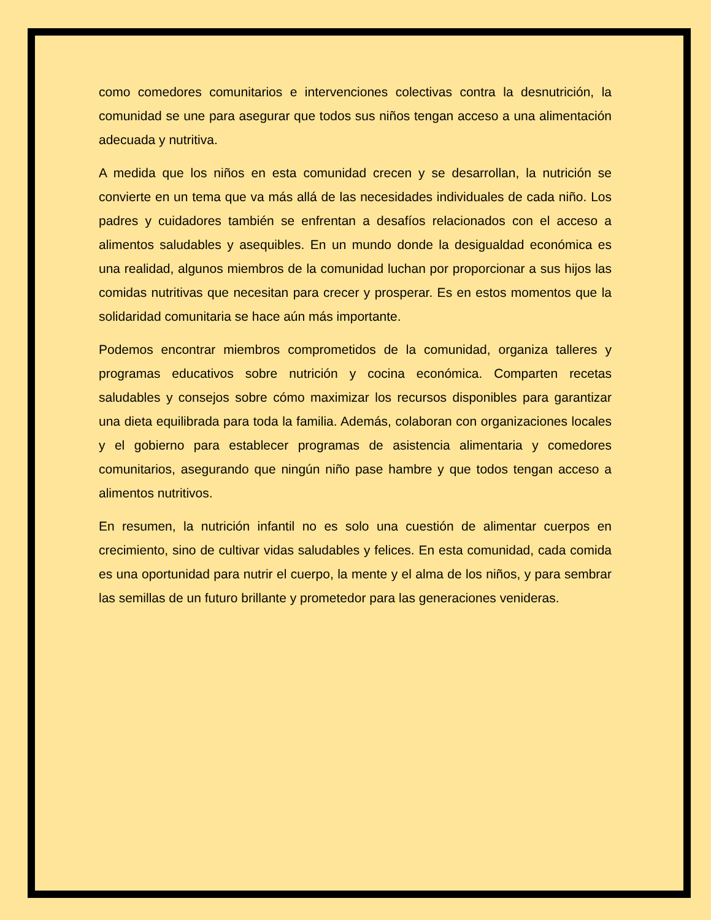como comedores comunitarios e intervenciones colectivas contra la desnutrición, la comunidad se une para asegurar que todos sus niños tengan acceso a una alimentación adecuada y nutritiva.
A medida que los niños en esta comunidad crecen y se desarrollan, la nutrición se convierte en un tema que va más allá de las necesidades individuales de cada niño. Los padres y cuidadores también se enfrentan a desafíos relacionados con el acceso a alimentos saludables y asequibles. En un mundo donde la desigualdad económica es una realidad, algunos miembros de la comunidad luchan por proporcionar a sus hijos las comidas nutritivas que necesitan para crecer y prosperar. Es en estos momentos que la solidaridad comunitaria se hace aún más importante.
Podemos encontrar miembros comprometidos de la comunidad, organiza talleres y programas educativos sobre nutrición y cocina económica. Comparten recetas saludables y consejos sobre cómo maximizar los recursos disponibles para garantizar una dieta equilibrada para toda la familia. Además, colaboran con organizaciones locales y el gobierno para establecer programas de asistencia alimentaria y comedores comunitarios, asegurando que ningún niño pase hambre y que todos tengan acceso a alimentos nutritivos.
En resumen, la nutrición infantil no es solo una cuestión de alimentar cuerpos en crecimiento, sino de cultivar vidas saludables y felices. En esta comunidad, cada comida es una oportunidad para nutrir el cuerpo, la mente y el alma de los niños, y para sembrar las semillas de un futuro brillante y prometedor para las generaciones venideras.